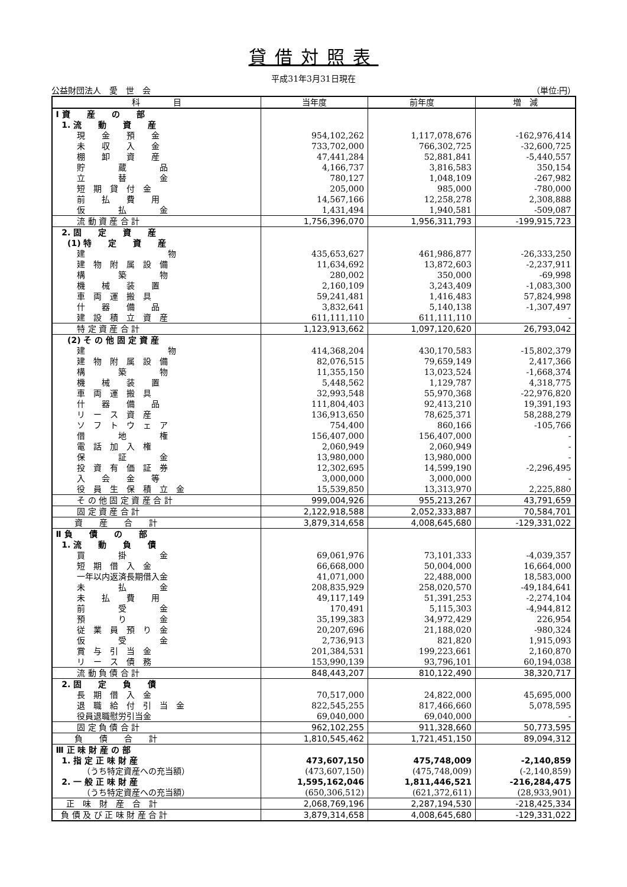貸借対照表
平成31年3月31日現在
公益財団法人　愛　世　会 （単位:円）
| 科 目 | 当年度 | 前年度 | 増 減 |
| --- | --- | --- | --- |
| Ⅰ 資 産 の 部 | | | |
| 1. 流 動 資 産 | | | |
| 現 金 預 金 | 954,102,262 | 1,117,078,676 | -162,976,414 |
| 未 収 入 金 | 733,702,000 | 766,302,725 | -32,600,725 |
| 棚 卸 資 産 | 47,441,284 | 52,881,841 | -5,440,557 |
| 貯 蔵 品 | 4,166,737 | 3,816,583 | 350,154 |
| 立 替 金 | 780,127 | 1,048,109 | -267,982 |
| 短 期 貸 付 金 | 205,000 | 985,000 | -780,000 |
| 前 払 費 用 | 14,567,166 | 12,258,278 | 2,308,888 |
| 仮 払 金 | 1,431,494 | 1,940,581 | -509,087 |
| 流 動 資 産 合 計 | 1,756,396,070 | 1,956,311,793 | -199,915,723 |
| 2. 固 定 資 産 | | | |
| (1) 特 定 資 産 | | | |
| 建 物 | 435,653,627 | 461,986,877 | -26,333,250 |
| 建 物 附 属 設 備 | 11,634,692 | 13,872,603 | -2,237,911 |
| 構 築 物 | 280,002 | 350,000 | -69,998 |
| 機 械 装 置 | 2,160,109 | 3,243,409 | -1,083,300 |
| 車 両 運 搬 具 | 59,241,481 | 1,416,483 | 57,824,998 |
| 什 器 備 品 | 3,832,641 | 5,140,138 | -1,307,497 |
| 建 設 積 立 資 産 | 611,111,110 | 611,111,110 | - |
| 特 定 資 産 合 計 | 1,123,913,662 | 1,097,120,620 | 26,793,042 |
| (2) そ の 他 固 定 資 産 | | | |
| 建 物 | 414,368,204 | 430,170,583 | -15,802,379 |
| 建 物 附 属 設 備 | 82,076,515 | 79,659,149 | 2,417,366 |
| 構 築 物 | 11,355,150 | 13,023,524 | -1,668,374 |
| 機 械 装 置 | 5,448,562 | 1,129,787 | 4,318,775 |
| 車 両 運 搬 具 | 32,993,548 | 55,970,368 | -22,976,820 |
| 什 器 備 品 | 111,804,403 | 92,413,210 | 19,391,193 |
| リ ー ス 資 産 | 136,913,650 | 78,625,371 | 58,288,279 |
| ソ フ ト ウ ェ ア | 754,400 | 860,166 | -105,766 |
| 借 地 権 | 156,407,000 | 156,407,000 | - |
| 電 話 加 入 権 | 2,060,949 | 2,060,949 | - |
| 保 証 金 | 13,980,000 | 13,980,000 | - |
| 投 資 有 価 証 券 | 12,302,695 | 14,599,190 | -2,296,495 |
| 入 会 金 等 | 3,000,000 | 3,000,000 | - |
| 役 員 生 保 積 立 金 | 15,539,850 | 13,313,970 | 2,225,880 |
| そ の 他 固 定 資 産 合 計 | 999,004,926 | 955,213,267 | 43,791,659 |
| 固 定 資 産 合 計 | 2,122,918,588 | 2,052,333,887 | 70,584,701 |
| 資 産 合 計 | 3,879,314,658 | 4,008,645,680 | -129,331,022 |
| Ⅱ 負 債 の 部 | | | |
| 1. 流 動 負 債 | | | |
| 買 掛 金 | 69,061,976 | 73,101,333 | -4,039,357 |
| 短 期 借 入 金 | 66,668,000 | 50,004,000 | 16,664,000 |
| 一年以内返済長期借入金 | 41,071,000 | 22,488,000 | 18,583,000 |
| 未 払 金 | 208,835,929 | 258,020,570 | -49,184,641 |
| 未 払 費 用 | 49,117,149 | 51,391,253 | -2,274,104 |
| 前 受 金 | 170,491 | 5,115,303 | -4,944,812 |
| 預 り 金 | 35,199,383 | 34,972,429 | 226,954 |
| 従 業 員 預 り 金 | 20,207,696 | 21,188,020 | -980,324 |
| 仮 受 金 | 2,736,913 | 821,820 | 1,915,093 |
| 賞 与 引 当 金 | 201,384,531 | 199,223,661 | 2,160,870 |
| リ ー ス 債 務 | 153,990,139 | 93,796,101 | 60,194,038 |
| 流 動 負 債 合 計 | 848,443,207 | 810,122,490 | 38,320,717 |
| 2. 固 定 負 債 | | | |
| 長 期 借 入 金 | 70,517,000 | 24,822,000 | 45,695,000 |
| 退 職 給 付 引 当 金 | 822,545,255 | 817,466,660 | 5,078,595 |
| 役員退職慰労引当金 | 69,040,000 | 69,040,000 | - |
| 固 定 負 債 合 計 | 962,102,255 | 911,328,660 | 50,773,595 |
| 負 債 合 計 | 1,810,545,462 | 1,721,451,150 | 89,094,312 |
| Ⅲ 正 味 財 産 の 部 | | | |
| 1. 指 定 正 味 財 産 | 473,607,150 | 475,748,009 | -2,140,859 |
| （うち特定資産への充当額） | (473,607,150) | (475,748,009) | (-2,140,859) |
| 2. 一 般 正 味 財 産 | 1,595,162,046 | 1,811,446,521 | -216,284,475 |
| （うち特定資産への充当額） | (650,306,512) | (621,372,611) | (28,933,901) |
| 正 味 財 産 合 計 | 2,068,769,196 | 2,287,194,530 | -218,425,334 |
| 負 債 及 び 正 味 財 産 合 計 | 3,879,314,658 | 4,008,645,680 | -129,331,022 |